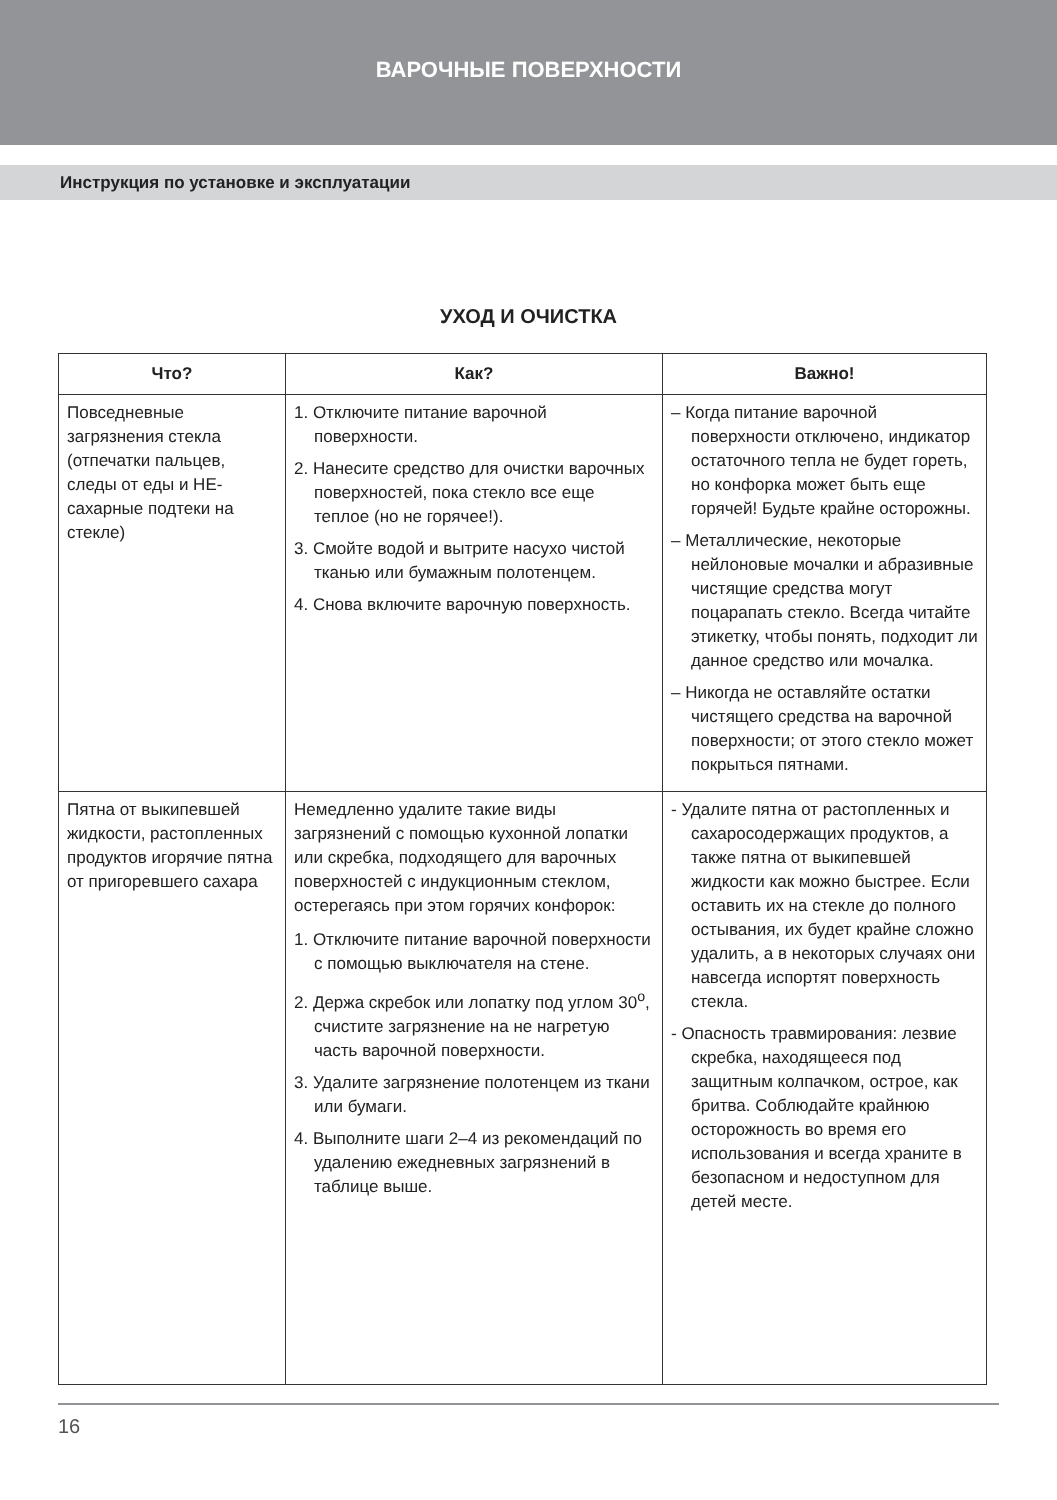ВАРОЧНЫЕ ПОВЕРХНОСТИ
Инструкция по установке и эксплуатации
УХОД И ОЧИСТКА
| Что? | Как? | Важно! |
| --- | --- | --- |
| Повседневные загрязнения стекла (отпечатки пальцев, следы от еды и НЕ-сахарные подтеки на стекле) | 1. Отключите питание варочной поверхности. 2. Нанесите средство для очистки варочных поверхностей, пока стекло все еще теплое (но не горячее!). 3. Смойте водой и вытрите насухо чистой тканью или бумажным полотенцем. 4. Снова включите варочную поверхность. | – Когда питание варочной поверхности отключено, индикатор остаточного тепла не будет гореть, но конфорка может быть еще горячей! Будьте крайне осторожны. – Металлические, некоторые нейлоновые мочалки и абразивные чистящие средства могут поцарапать стекло. Всегда читайте этикетку, чтобы понять, подходит ли данное средство или мочалка. – Никогда не оставляйте остатки чистящего средства на варочной поверхности; от этого стекло может покрыться пятнами. |
| Пятна от выкипевшей жидкости, растопленных продуктов игорячие пятна от пригоревшего сахара | Немедленно удалите такие виды загрязнений с помощью кухонной лопатки или скребка, подходящего для варочных поверхностей с индукционным стеклом, остерегаясь при этом горячих конфорок: 1. Отключите питание варочной поверхности с помощью выключателя на стене. 2. Держа скребок или лопатку под углом 30<sup>о</sup>, счистите загрязнение на не нагретую часть варочной поверхности. 3. Удалите загрязнение полотенцем из ткани или бумаги. 4. Выполните шаги 2–4 из рекомендаций по удалению ежедневных загрязнений в таблице выше. | - Удалите пятна от растопленных и сахаросодержащих продуктов, а также пятна от выкипевшей жидкости как можно быстрее. Если оставить их на стекле до полного остывания, их будет крайне сложно удалить, а в некоторых случаях они навсегда испортят поверхность стекла. - Опасность травмирования: лезвие скребка, находящееся под защитным колпачком, острое, как бритва. Соблюдайте крайнюю осторожность во время его использования и всегда храните в безопасном и недоступном для детей месте. |
16